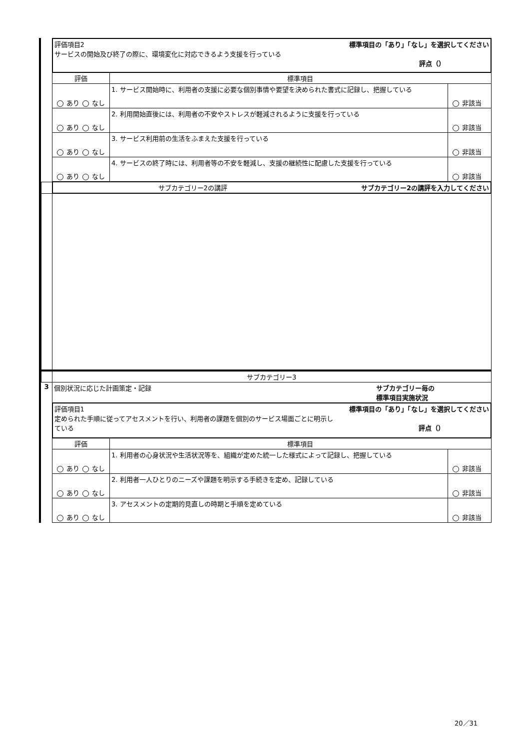| | 評価項目2 標準項目の「あり」「なし」を選択してください サービスの開始及び終了の際に、環境変化に対応できるよう支援を行っている 評点（） | | |
| | 評価 | 標準項目 | |
| | あり なし | 1. サービス開始時に、利用者の支援に必要な個別事情や要望を決められた書式に記録し、把握している | 非該当 |
| | あり なし | 2. 利用開始直後には、利用者の不安やストレスが軽減されるように支援を行っている | 非該当 |
| | あり なし | 3. サービス利用前の生活をふまえた支援を行っている | 非該当 |
| | あり なし | 4. サービスの終了時には、利用者等の不安を軽減し、支援の継続性に配慮した支援を行っている | 非該当 |
| | サブカテゴリー2の講評 サブカテゴリー2の講評を入力してください | | |
| | サブカテゴリー3 | | |
| 3 | 個別状況に応じた計画策定・記録 サブカテゴリー毎の 標準項目実施状況 | | |
| | 評価項目1 標準項目の「あり」「なし」を選択してください 定められた手順に従ってアセスメントを行い、利用者の課題を個別のサービス場面ごとに明示し ている 評点（） | | |
| | 評価 | 標準項目 | |
| | あり なし | 1. 利用者の心身状況や生活状況等を、組織が定めた統一した様式によって記録し、把握している | 非該当 |
| | あり なし | 2. 利用者一人ひとりのニーズや課題を明示する手続きを定め、記録している | 非該当 |
| | あり なし | 3. アセスメントの定期的見直しの時期と手順を定めている | 非該当 |
20／31